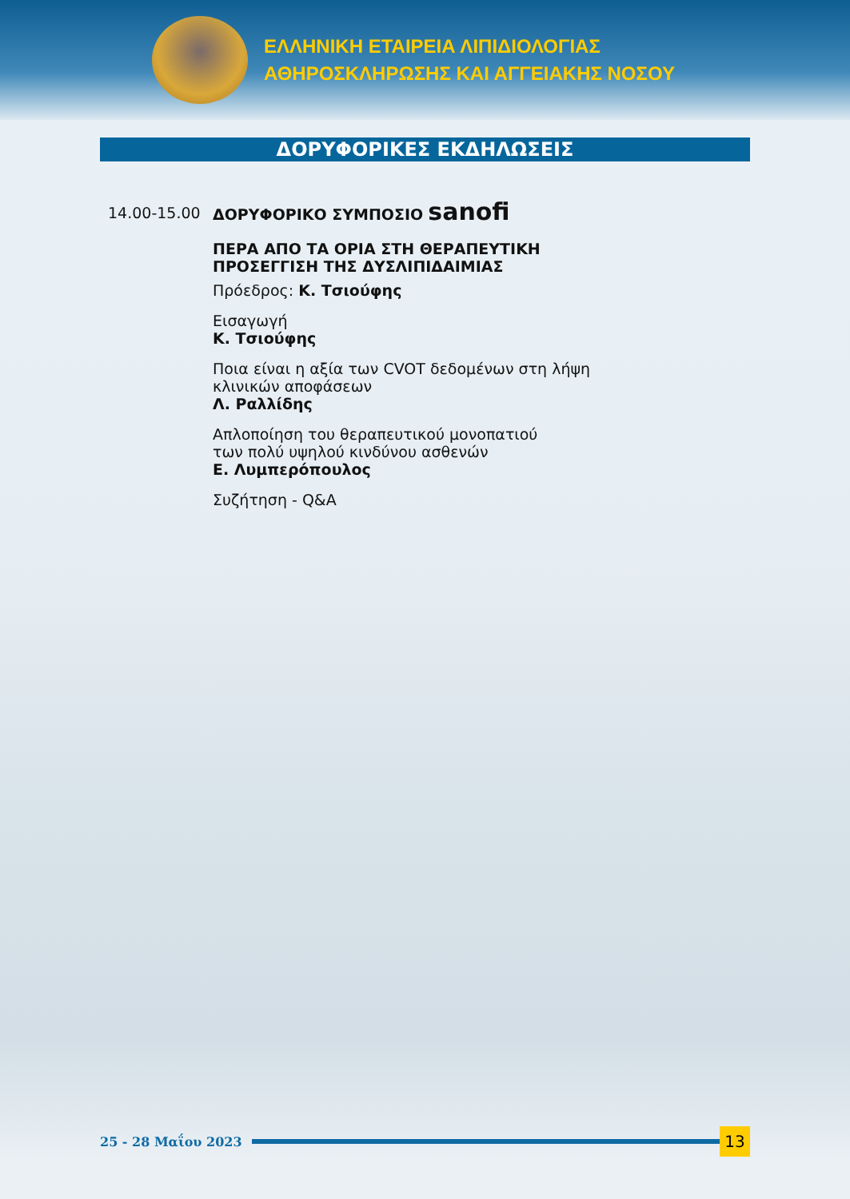ΕΛΛΗΝΙΚΗ ΕΤΑΙΡΕΙΑ ΛΙΠΙΔΙΟΛΟΓΙΑΣ
ΑΘΗΡΟΣΚΛΗΡΩΣΗΣ ΚΑΙ ΑΓΓΕΙΑΚΗΣ ΝΟΣΟΥ
ΔΟΡΥΦΟΡΙΚΕΣ ΕΚΔΗΛΩΣΕΙΣ
14.00-15.00
ΔΟΡΥΦΟΡΙΚΟ ΣΥΜΠΟΣΙΟ sanofi
ΠΕΡΑ ΑΠΟ ΤΑ ΟΡΙΑ ΣΤΗ ΘΕΡΑΠΕΥΤΙΚΗ
ΠΡΟΣΕΓΓΙΣΗ ΤΗΣ ΔΥΣΛΙΠΙΔΑΙΜΙΑΣ
Πρόεδρος: Κ. Τσιούφης
Εισαγωγή
Κ. Τσιούφης
Ποια είναι η αξία των CVOT δεδομένων στη λήψη
κλινικών αποφάσεων
Λ. Ραλλίδης
Απλοποίηση του θεραπευτικού μονοπατιού
των πολύ υψηλού κινδύνου ασθενών
Ε. Λυμπερόπουλος
Συζήτηση - Q&A
25 - 28 Μαΐου 2023
13